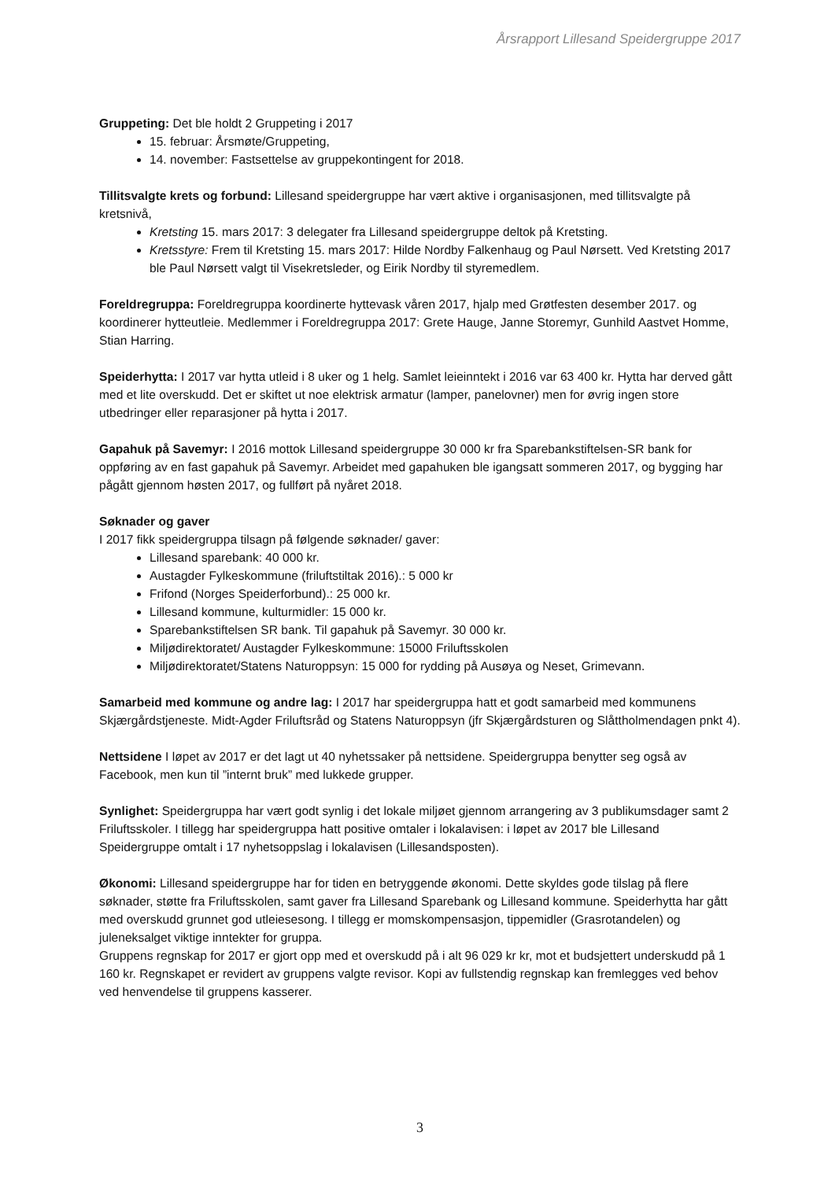Årsrapport Lillesand Speidergruppe 2017
Gruppeting: Det ble holdt 2 Gruppeting i 2017
15. februar: Årsmøte/Gruppeting,
14. november: Fastsettelse av gruppekontingent for 2018.
Tillitsvalgte krets og forbund: Lillesand speidergruppe har vært aktive i organisasjonen, med tillitsvalgte på kretsnivå,
Kretsting 15. mars 2017: 3 delegater fra Lillesand speidergruppe deltok på Kretsting.
Kretsstyre: Frem til Kretsting 15. mars 2017: Hilde Nordby Falkenhaug og Paul Nørsett. Ved Kretsting 2017 ble Paul Nørsett valgt til Visekretsleder, og Eirik Nordby til styremedlem.
Foreldregruppa: Foreldregruppa koordinerte hyttevask våren 2017, hjalp med Grøtfesten desember 2017. og koordinerer hytteutleie. Medlemmer i Foreldregruppa 2017: Grete Hauge, Janne Storemyr, Gunhild Aastvet Homme, Stian Harring.
Speiderhytta: I 2017 var hytta utleid i 8 uker og 1 helg. Samlet leieinntekt i 2016 var 63 400 kr. Hytta har derved gått med et lite overskudd. Det er skiftet ut noe elektrisk armatur (lamper, panelovner) men for øvrig ingen store utbedringer eller reparasjoner på hytta i 2017.
Gapahuk på Savemyr: I 2016 mottok Lillesand speidergruppe 30 000 kr fra Sparebankstiftelsen-SR bank for oppføring av en fast gapahuk på Savemyr. Arbeidet med gapahuken ble igangsatt sommeren 2017, og bygging har pågått gjennom høsten 2017, og fullført på nyåret 2018.
Søknader og gaver
I 2017 fikk speidergruppa tilsagn på følgende søknader/ gaver:
Lillesand sparebank: 40 000 kr.
Austagder Fylkeskommune (friluftstiltak 2016).: 5 000 kr
Frifond (Norges Speiderforbund).: 25 000 kr.
Lillesand kommune, kulturmidler: 15 000 kr.
Sparebankstiftelsen SR bank. Til gapahuk på Savemyr. 30 000 kr.
Miljødirektoratet/ Austagder Fylkeskommune: 15000 Friluftsskolen
Miljødirektoratet/Statens Naturoppsyn: 15 000 for rydding på Ausøya og Neset, Grimevann.
Samarbeid med kommune og andre lag: I 2017 har speidergruppa hatt et godt samarbeid med kommunens Skjærgårdstjeneste. Midt-Agder Friluftsråd og Statens Naturoppsyn (jfr Skjærgårdsturen og Slåttholmendagen pnkt 4).
Nettsidene I løpet av 2017 er det lagt ut 40 nyhetssaker på nettsidene. Speidergruppa benytter seg også av Facebook, men kun til ”internt bruk” med lukkede grupper.
Synlighet: Speidergruppa har vært godt synlig i det lokale miljøet gjennom arrangering av 3 publikumsdager samt 2 Friluftsskoler. I tillegg har speidergruppa hatt positive omtaler i lokalavisen: i løpet av 2017 ble Lillesand Speidergruppe omtalt i 17 nyhetsoppslag i lokalavisen (Lillesandsposten).
Økonomi: Lillesand speidergruppe har for tiden en betryggende økonomi. Dette skyldes gode tilslag på flere søknader, støtte fra Friluftsskolen, samt gaver fra Lillesand Sparebank og Lillesand kommune. Speiderhytta har gått med overskudd grunnet god utleiesesong. I tillegg er momskompensasjon, tippemidler (Grasrotandelen) og juleneksalget viktige inntekter for gruppa.
Gruppens regnskap for 2017 er gjort opp med et overskudd på i alt 96 029 kr kr, mot et budsjettert underskudd på 1 160 kr. Regnskapet er revidert av gruppens valgte revisor. Kopi av fullstendig regnskap kan fremlegges ved behov ved henvendelse til gruppens kasserer.
3